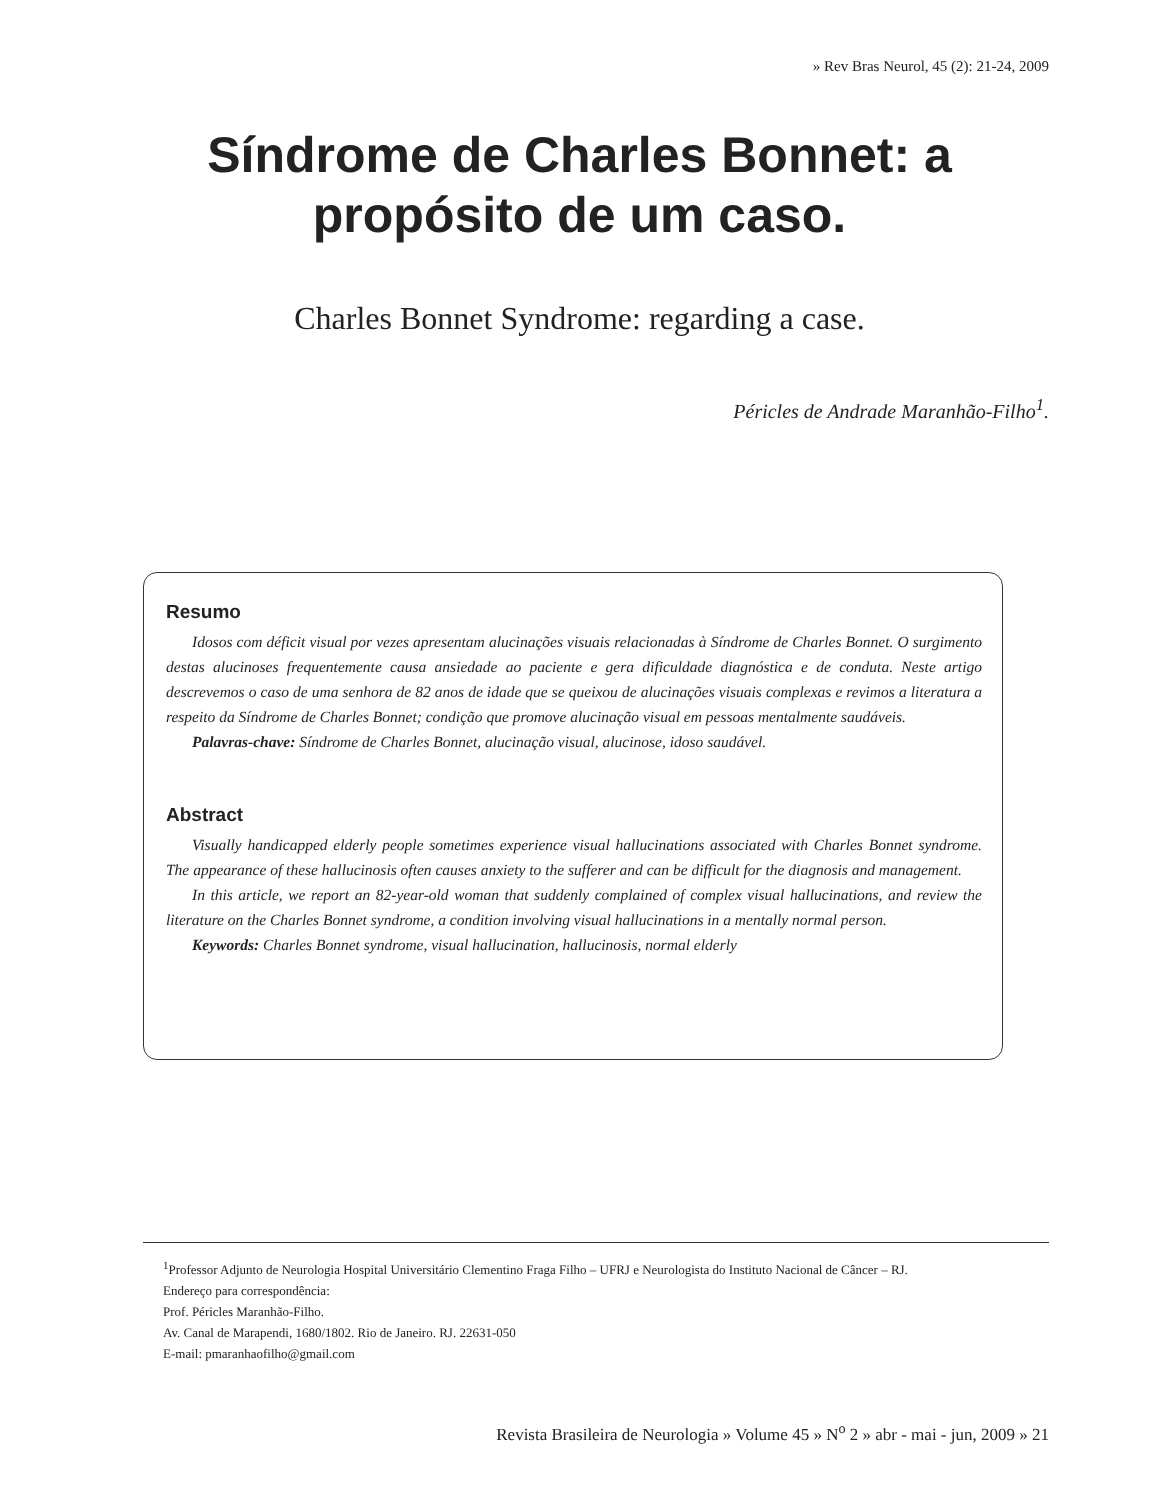» Rev Bras Neurol, 45 (2): 21-24, 2009
Síndrome de Charles Bonnet: a
propósito de um caso.
Charles Bonnet Syndrome: regarding a case.
Péricles de Andrade Maranhão-Filho<sup>1</sup>.
Resumo
Idosos com déficit visual por vezes apresentam alucinações visuais relacionadas à Síndrome de Charles Bonnet. O surgimento destas alucinoses frequentemente causa ansiedade ao paciente e gera dificuldade diagnóstica e de conduta. Neste artigo descrevemos o caso de uma senhora de 82 anos de idade que se queixou de alucinações visuais complexas e revimos a literatura a respeito da Síndrome de Charles Bonnet; condição que promove alucinação visual em pessoas mentalmente saudáveis.
Palavras-chave: Síndrome de Charles Bonnet, alucinação visual, alucinose, idoso saudável.
Abstract
Visually handicapped elderly people sometimes experience visual hallucinations associated with Charles Bonnet syndrome. The appearance of these hallucinosis often causes anxiety to the sufferer and can be difficult for the diagnosis and management.
In this article, we report an 82-year-old woman that suddenly complained of complex visual hallucinations, and review the literature on the Charles Bonnet syndrome, a condition involving visual hallucinations in a mentally normal person.
Keywords: Charles Bonnet syndrome, visual hallucination, hallucinosis, normal elderly
<sup>1</sup> Professor Adjunto de Neurologia Hospital Universitário Clementino Fraga Filho – UFRJ e Neurologista do Instituto Nacional de Câncer – RJ.
Endereço para correspondência:
Prof. Péricles Maranhão-Filho.
Av. Canal de Marapendi, 1680/1802. Rio de Janeiro. RJ. 22631-050
E-mail: pmaranhaofilho@gmail.com
Revista Brasileira de Neurologia » Volume 45 » N<sup>o</sup> 2 » abr - mai - jun, 2009 » 21